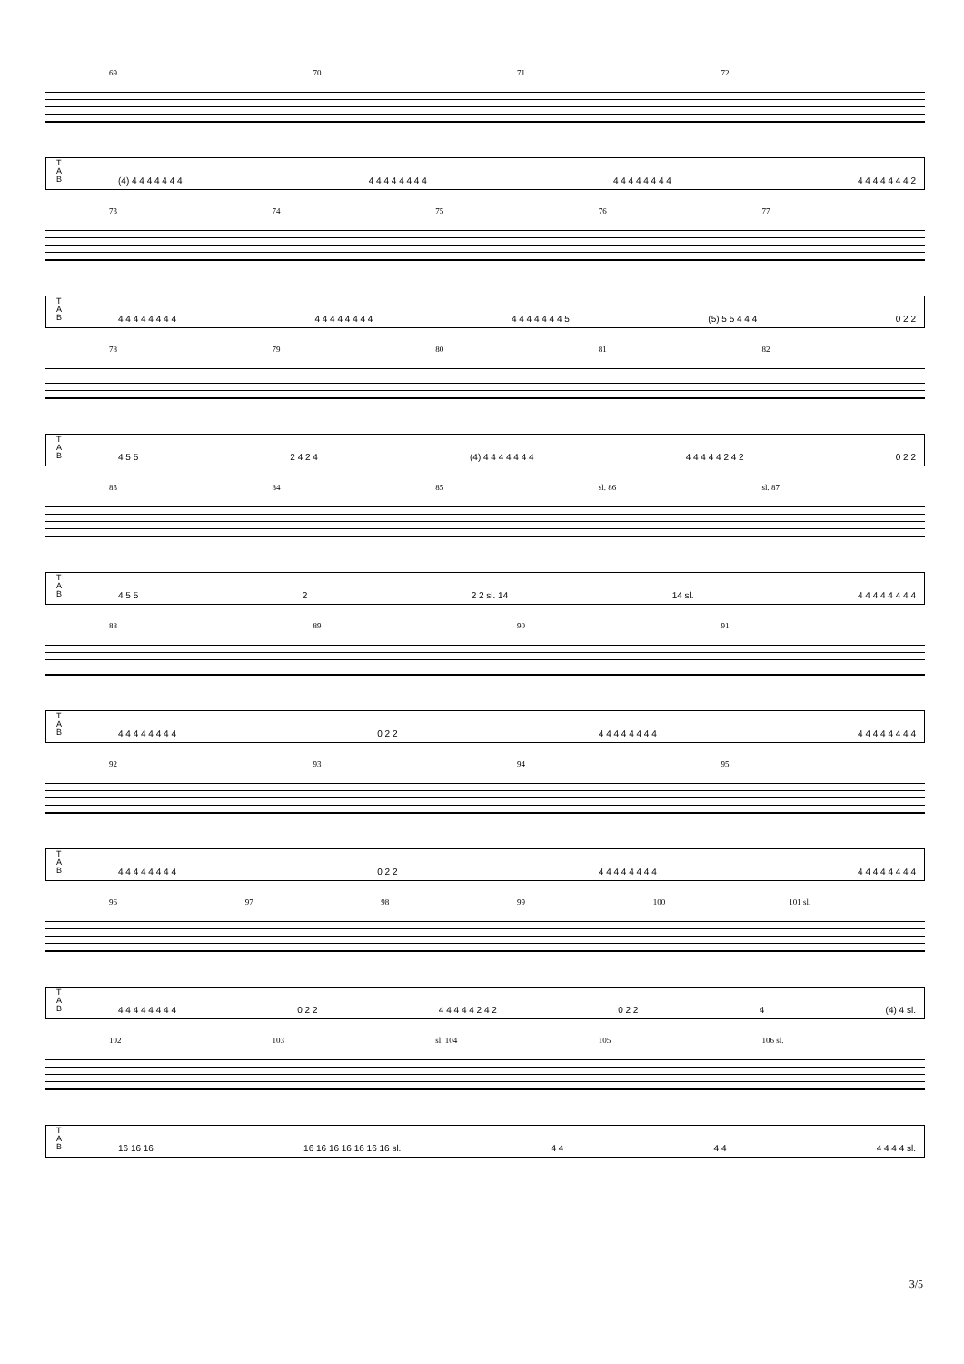69 70 71 72
T
A
B
(4) 4 4 4 4 4 4 4 4 4 4 4 4 4 4 4 4 4 4 4 4 4 4 4 4 4 4 4 4 4 4 2
73 74 75 76 77
T
A
B
4 4 4 4 4 4 4 4 4 4 4 4 4 4 4 4 4 4 4 4 4 4 4 5 (5) 5 5 4 4 4 0 2 2
78 79 80 81 82
T
A
B
4 5 5 2 4 2 4 (4) 4 4 4 4 4 4 4 4 4 4 4 4 2 4 2 0 2 2
83 84 85 sl. 86 sl. 87
T
A
B
4 5 5 2 2 2 sl. 14 14 sl. 4 4 4 4 4 4 4 4
88 89 90 91
T
A
B
4 4 4 4 4 4 4 4 0 2 2 4 4 4 4 4 4 4 4 4 4 4 4 4 4 4 4
92 93 94 95
T
A
B
4 4 4 4 4 4 4 4 0 2 2 4 4 4 4 4 4 4 4 4 4 4 4 4 4 4 4
96 97 98 99 100 101 sl.
T
A
B
4 4 4 4 4 4 4 4 0 2 2 4 4 4 4 4 2 4 2 0 2 2 4 (4) 4 sl.
102 103 sl. 104 105 106 sl.
T
A
B
16 16 16 16 16 16 16 16 16 16 sl. 4 4 4 4 4 4 4 4 sl.
3/5